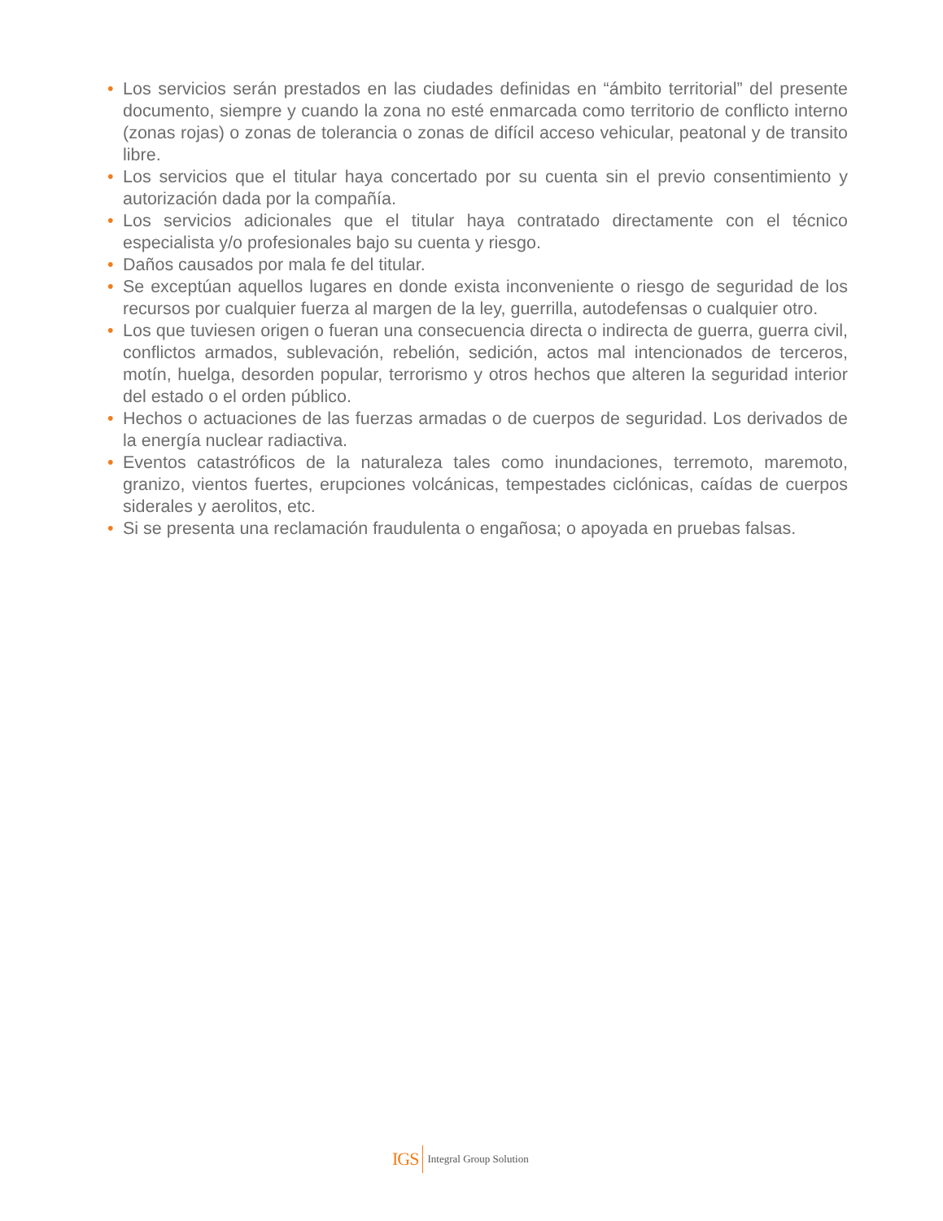• Los servicios serán prestados en las ciudades definidas en “ámbito territorial” del presente documento, siempre y cuando la zona no esté enmarcada como territorio de conflicto interno (zonas rojas) o zonas de tolerancia o zonas de difícil acceso vehicular, peatonal y de transito libre.
• Los servicios que el titular haya concertado por su cuenta sin el previo consentimiento y autorización dada por la compañía.
• Los servicios adicionales que el titular haya contratado directamente con el técnico especialista y/o profesionales bajo su cuenta y riesgo.
• Daños causados por mala fe del titular.
• Se exceptúan aquellos lugares en donde exista inconveniente o riesgo de seguridad de los recursos por cualquier fuerza al margen de la ley, guerrilla, autodefensas o cualquier otro.
• Los que tuviesen origen o fueran una consecuencia directa o indirecta de guerra, guerra civil, conflictos armados, sublevación, rebelión, sedición, actos mal intencionados de terceros, motín, huelga, desorden popular, terrorismo y otros hechos que alteren la seguridad interior del estado o el orden público.
• Hechos o actuaciones de las fuerzas armadas o de cuerpos de seguridad. Los derivados de la energía nuclear radiactiva.
• Eventos catastróficos de la naturaleza tales como inundaciones, terremoto, maremoto, granizo, vientos fuertes, erupciones volcánicas, tempestades ciclónicas, caídas de cuerpos siderales y aerolitos, etc.
• Si se presenta una reclamación fraudulenta o engañosa; o apoyada en pruebas falsas.
IGS Integral Group Solution